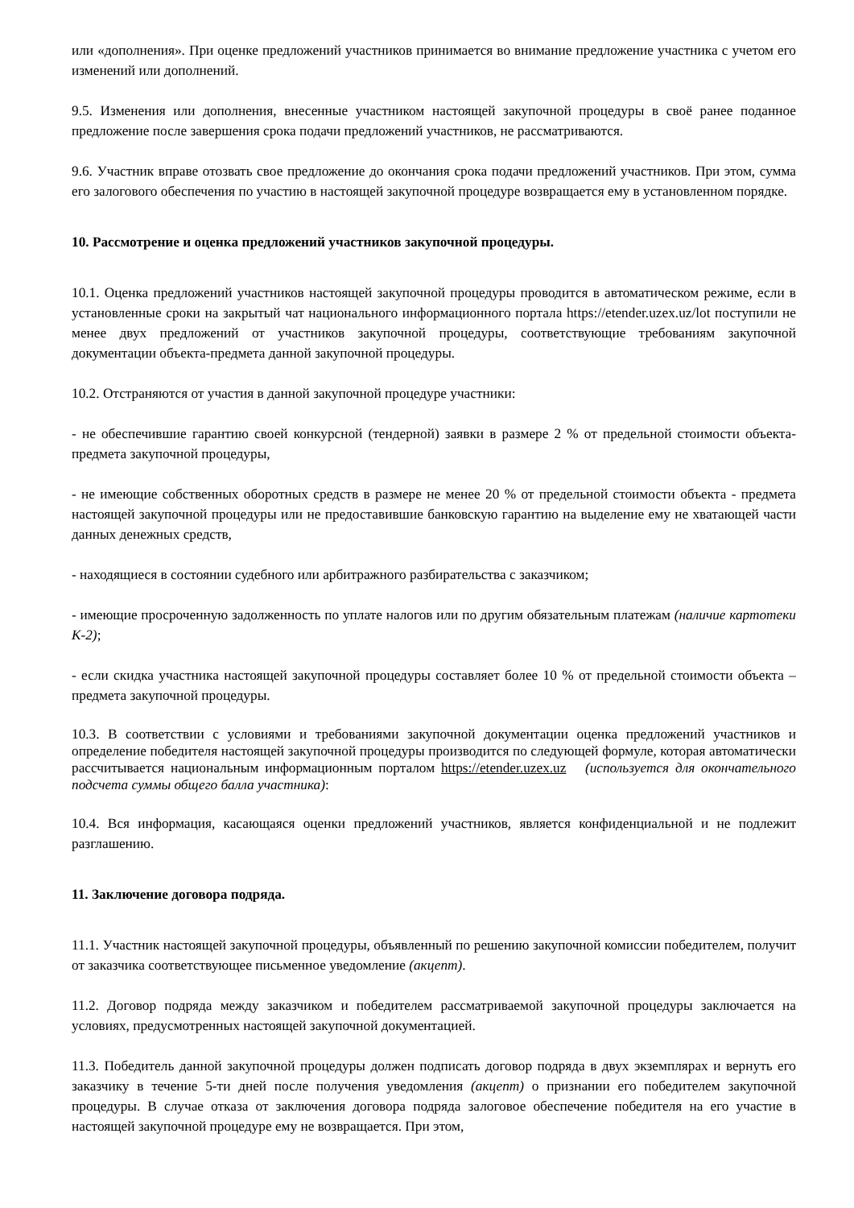или «дополнения». При оценке предложений участников принимается во внимание предложение участника с учетом его изменений или дополнений.
9.5. Изменения или дополнения, внесенные участником настоящей закупочной процедуры в своё ранее поданное предложение после завершения срока подачи предложений участников, не рассматриваются.
9.6. Участник вправе отозвать свое предложение до окончания срока подачи предложений участников. При этом, сумма его залогового обеспечения по участию в настоящей закупочной процедуре возвращается ему в установленном порядке.
10. Рассмотрение и оценка предложений участников закупочной процедуры.
10.1. Оценка предложений участников настоящей закупочной процедуры проводится в автоматическом режиме, если в установленные сроки на закрытый чат национального информационного портала https://etender.uzex.uz/lot поступили не менее двух предложений от участников закупочной процедуры, соответствующие требованиям закупочной документации объекта-предмета данной закупочной процедуры.
10.2. Отстраняются от участия в данной закупочной процедуре участники:
- не обеспечившие гарантию своей конкурсной (тендерной) заявки в размере 2 % от предельной стоимости объекта-предмета закупочной процедуры,
- не имеющие собственных оборотных средств в размере не менее 20 % от предельной стоимости объекта - предмета настоящей закупочной процедуры или не предоставившие банковскую гарантию на выделение ему не хватающей части данных денежных средств,
- находящиеся в состоянии судебного или арбитражного разбирательства с заказчиком;
- имеющие просроченную задолженность по уплате налогов или по другим обязательным платежам (наличие картотеки К-2);
- если скидка участника настоящей закупочной процедуры составляет более 10 % от предельной стоимости объекта – предмета закупочной процедуры.
10.3. В соответствии с условиями и требованиями закупочной документации оценка предложений участников и определение победителя настоящей закупочной процедуры производится по следующей формуле, которая автоматически рассчитывается национальным информационным порталом https://etender.uzex.uz (используется для окончательного подсчета суммы общего балла участника):
10.4. Вся информация, касающаяся оценки предложений участников, является конфиденциальной и не подлежит разглашению.
11. Заключение договора подряда.
11.1. Участник настоящей закупочной процедуры, объявленный по решению закупочной комиссии победителем, получит от заказчика соответствующее письменное уведомление (акцепт).
11.2. Договор подряда между заказчиком и победителем рассматриваемой закупочной процедуры заключается на условиях, предусмотренных настоящей закупочной документацией.
11.3. Победитель данной закупочной процедуры должен подписать договор подряда в двух экземплярах и вернуть его заказчику в течение 5-ти дней после получения уведомления (акцепт) о признании его победителем закупочной процедуры. В случае отказа от заключения договора подряда залоговое обеспечение победителя на его участие в настоящей закупочной процедуре ему не возвращается. При этом,